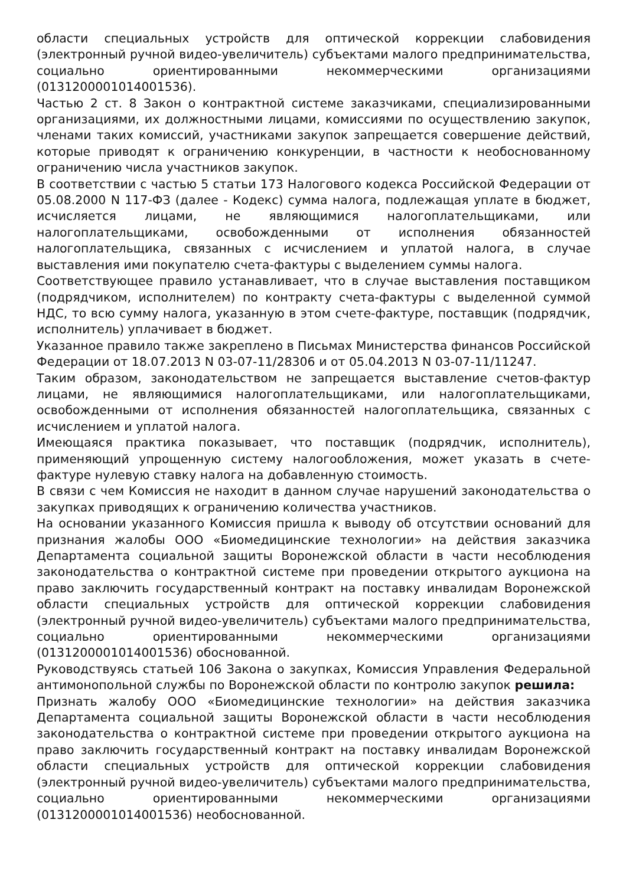области специальных устройств для оптической коррекции слабовидения (электронный ручной видео-увеличитель) субъектами малого предпринимательства, социально ориентированными некоммерческими организациями (0131200001014001536).
Частью 2 ст. 8 Закон о контрактной системе заказчиками, специализированными организациями, их должностными лицами, комиссиями по осуществлению закупок, членами таких комиссий, участниками закупок запрещается совершение действий, которые приводят к ограничению конкуренции, в частности к необоснованному ограничению числа участников закупок.
В соответствии с частью 5 статьи 173 Налогового кодекса Российской Федерации от 05.08.2000 N 117-ФЗ (далее - Кодекс) сумма налога, подлежащая уплате в бюджет, исчисляется лицами, не являющимися налогоплательщиками, или налогоплательщиками, освобожденными от исполнения обязанностей налогоплательщика, связанных с исчислением и уплатой налога, в случае выставления ими покупателю счета-фактуры с выделением суммы налога.
Соответствующее правило устанавливает, что в случае выставления поставщиком (подрядчиком, исполнителем) по контракту счета-фактуры с выделенной суммой НДС, то всю сумму налога, указанную в этом счете-фактуре, поставщик (подрядчик, исполнитель) уплачивает в бюджет.
Указанное правило также закреплено в Письмах Министерства финансов Российской Федерации от 18.07.2013 N 03-07-11/28306 и от 05.04.2013 N 03-07-11/11247.
Таким образом, законодательством не запрещается выставление счетов-фактур лицами, не являющимися налогоплательщиками, или налогоплательщиками, освобожденными от исполнения обязанностей налогоплательщика, связанных с исчислением и уплатой налога.
Имеющаяся практика показывает, что поставщик (подрядчик, исполнитель), применяющий упрощенную систему налогообложения, может указать в счете-фактуре нулевую ставку налога на добавленную стоимость.
В связи с чем Комиссия не находит в данном случае нарушений законодательства о закупках приводящих к ограничению количества участников.
На основании указанного Комиссия пришла к выводу об отсутствии оснований для признания жалобы ООО «Биомедицинские технологии» на действия заказчика Департамента социальной защиты Воронежской области в части несоблюдения законодательства о контрактной системе при проведении открытого аукциона на право заключить государственный контракт на поставку инвалидам Воронежской области специальных устройств для оптической коррекции слабовидения (электронный ручной видео-увеличитель) субъектами малого предпринимательства, социально ориентированными некоммерческими организациями (0131200001014001536) обоснованной.
Руководствуясь статьей 106 Закона о закупках, Комиссия Управления Федеральной антимонопольной службы по Воронежской области по контролю закупок решила:
Признать жалобу ООО «Биомедицинские технологии» на действия заказчика Департамента социальной защиты Воронежской области в части несоблюдения законодательства о контрактной системе при проведении открытого аукциона на право заключить государственный контракт на поставку инвалидам Воронежской области специальных устройств для оптической коррекции слабовидения (электронный ручной видео-увеличитель) субъектами малого предпринимательства, социально ориентированными некоммерческими организациями (0131200001014001536) необоснованной.